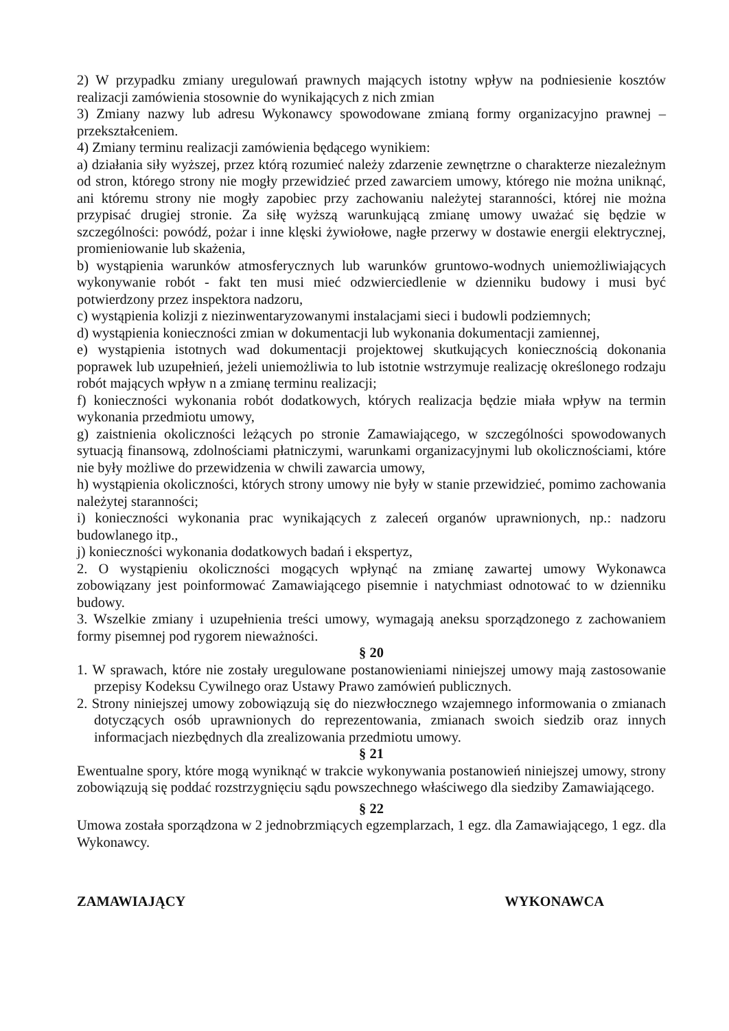2) W przypadku zmiany uregulowań prawnych mających istotny wpływ na podniesienie kosztów realizacji zamówienia stosownie do wynikających z nich zmian
3) Zmiany nazwy lub adresu Wykonawcy spowodowane zmianą formy organizacyjno prawnej – przekształceniem.
4) Zmiany terminu realizacji zamówienia będącego wynikiem:
a) działania siły wyższej, przez którą rozumieć należy zdarzenie zewnętrzne o charakterze niezależnym od stron, którego strony nie mogły przewidzieć przed zawarciem umowy, którego nie można uniknąć, ani któremu strony nie mogły zapobiec przy zachowaniu należytej staranności, której nie można przypisać drugiej stronie. Za siłę wyższą warunkującą zmianę umowy uważać się będzie w szczególności: powódź, pożar i inne klęski żywiołowe, nagłe przerwy w dostawie energii elektrycznej, promieniowanie lub skażenia,
b) wystąpienia warunków atmosferycznych lub warunków gruntowo-wodnych uniemożliwiających wykonywanie robót - fakt ten musi mieć odzwierciedlenie w dzienniku budowy i musi być potwierdzony przez inspektora nadzoru,
c) wystąpienia kolizji z niezinwentaryzowanymi instalacjami sieci i budowli podziemnych;
d) wystąpienia konieczności zmian w dokumentacji lub wykonania dokumentacji zamiennej,
e) wystąpienia istotnych wad dokumentacji projektowej skutkujących koniecznością dokonania poprawek lub uzupełnień, jeżeli uniemożliwia to lub istotnie wstrzymuje realizację określonego rodzaju robót mających wpływ n a zmianę terminu realizacji;
f) konieczności wykonania robót dodatkowych, których realizacja będzie miała wpływ na termin wykonania przedmiotu umowy,
g) zaistnienia okoliczności leżących po stronie Zamawiającego, w szczególności spowodowanych sytuacją finansową, zdolnościami płatniczymi, warunkami organizacyjnymi lub okolicznościami, które nie były możliwe do przewidzenia w chwili zawarcia umowy,
h) wystąpienia okoliczności, których strony umowy nie były w stanie przewidzieć, pomimo zachowania należytej staranności;
i) konieczności wykonania prac wynikających z zaleceń organów uprawnionych, np.: nadzoru budowlanego itp.,
j) konieczności wykonania dodatkowych badań i ekspertyz,
2. O wystąpieniu okoliczności mogących wpłynąć na zmianę zawartej umowy Wykonawca zobowiązany jest poinformować Zamawiającego pisemnie i natychmiast odnotować to w dzienniku budowy.
3. Wszelkie zmiany i uzupełnienia treści umowy, wymagają aneksu sporządzonego z zachowaniem formy pisemnej pod rygorem nieważności.
§ 20
1. W sprawach, które nie zostały uregulowane postanowieniami niniejszej umowy mają zastosowanie przepisy Kodeksu Cywilnego oraz Ustawy Prawo zamówień publicznych.
2. Strony niniejszej umowy zobowiązują się do niezwłocznego wzajemnego informowania o zmianach dotyczących osób uprawnionych do reprezentowania, zmianach swoich siedzib oraz innych informacjach niezbędnych dla zrealizowania przedmiotu umowy.
§ 21
Ewentualne spory, które mogą wyniknąć w trakcie wykonywania postanowień niniejszej umowy, strony zobowiązują się poddać rozstrzygnięciu sądu powszechnego właściwego dla siedziby Zamawiającego.
§ 22
Umowa została sporządzona w 2 jednobrzmiących egzemplarzach, 1 egz. dla Zamawiającego, 1 egz. dla Wykonawcy.
ZAMAWIAJĄCY WYKONAWCA